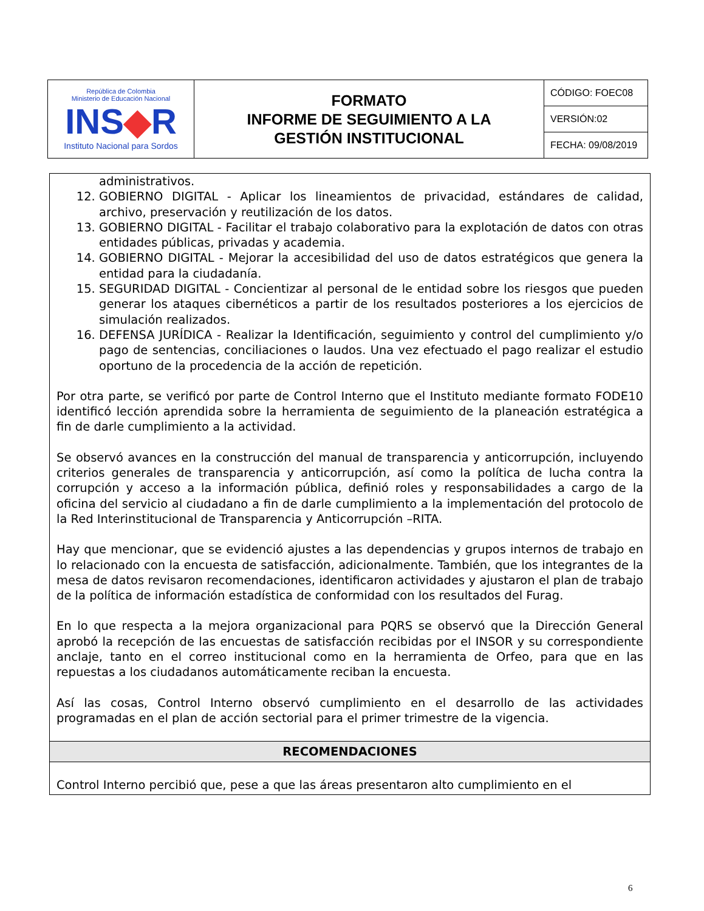| República de Colombia Ministerio de Educación Nacional INS ◆ R Instituto Nacional para Sordos | FORMATO INFORME DE SEGUIMIENTO A LA GESTIÓN INSTITUCIONAL | CÓDIGO: FOEC08 |
| | | VERSIÓN:02 |
| | | FECHA: 09/08/2019 |
administrativos.
12. GOBIERNO DIGITAL - Aplicar los lineamientos de privacidad, estándares de calidad, archivo, preservación y reutilización de los datos.
13. GOBIERNO DIGITAL - Facilitar el trabajo colaborativo para la explotación de datos con otras entidades públicas, privadas y academia.
14. GOBIERNO DIGITAL - Mejorar la accesibilidad del uso de datos estratégicos que genera la entidad para la ciudadanía.
15. SEGURIDAD DIGITAL - Concientizar al personal de le entidad sobre los riesgos que pueden generar los ataques cibernéticos a partir de los resultados posteriores a los ejercicios de simulación realizados.
16. DEFENSA JURÍDICA - Realizar la Identificación, seguimiento y control del cumplimiento y/o pago de sentencias, conciliaciones o laudos. Una vez efectuado el pago realizar el estudio oportuno de la procedencia de la acción de repetición.
Por otra parte, se verificó por parte de Control Interno que el Instituto mediante formato FODE10 identificó lección aprendida sobre la herramienta de seguimiento de la planeación estratégica a fin de darle cumplimiento a la actividad.
Se observó avances en la construcción del manual de transparencia y anticorrupción, incluyendo criterios generales de transparencia y anticorrupción, así como la política de lucha contra la corrupción y acceso a la información pública, definió roles y responsabilidades a cargo de la oficina del servicio al ciudadano a fin de darle cumplimiento a la implementación del protocolo de la Red Interinstitucional de Transparencia y Anticorrupción –RITA.
Hay que mencionar, que se evidenció ajustes a las dependencias y grupos internos de trabajo en lo relacionado con la encuesta de satisfacción, adicionalmente. También, que los integrantes de la mesa de datos revisaron recomendaciones, identificaron actividades y ajustaron el plan de trabajo de la política de información estadística de conformidad con los resultados del Furag.
En lo que respecta a la mejora organizacional para PQRS se observó que la Dirección General aprobó la recepción de las encuestas de satisfacción recibidas por el INSOR y su correspondiente anclaje, tanto en el correo institucional como en la herramienta de Orfeo, para que en las repuestas a los ciudadanos automáticamente reciban la encuesta.
Así las cosas, Control Interno observó cumplimiento en el desarrollo de las actividades programadas en el plan de acción sectorial para el primer trimestre de la vigencia.
RECOMENDACIONES
Control Interno percibió que, pese a que las áreas presentaron alto cumplimiento en el
6